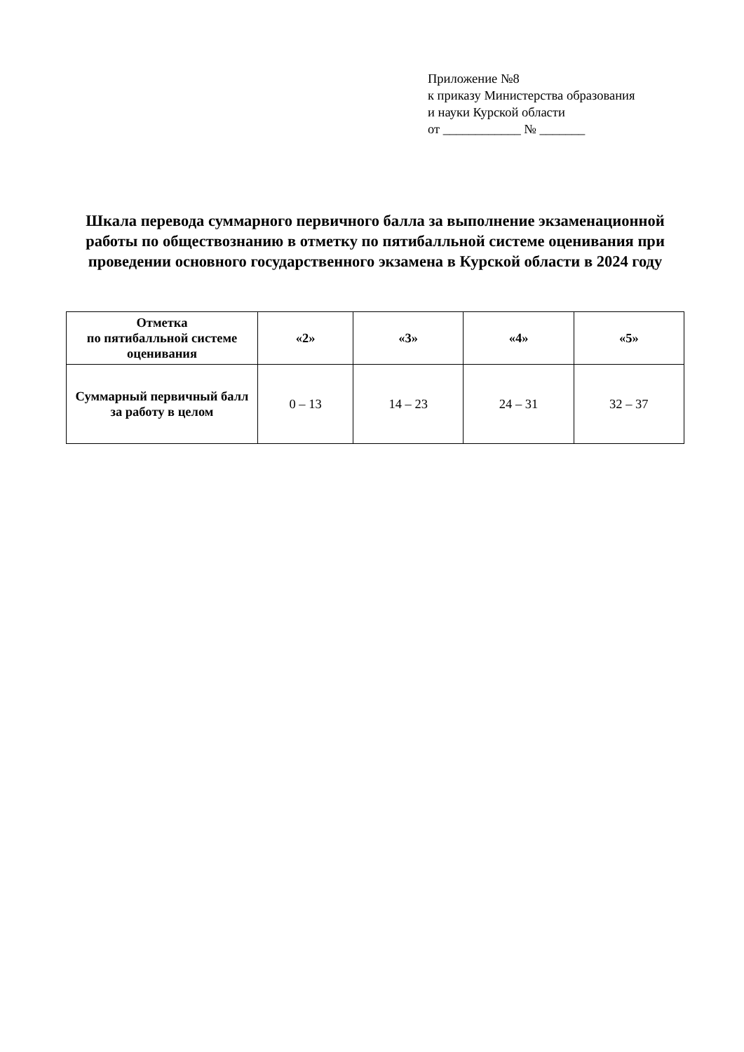Приложение №8
к приказу Министерства образования
и науки Курской области
от ____________ № _______
Шкала перевода суммарного первичного балла за выполнение экзаменационной работы по обществознанию в отметку по пятибалльной системе оценивания при проведении основного государственного экзамена в Курской области в 2024 году
| Отметка по пятибалльной системе оценивания | «2» | «3» | «4» | «5» |
| --- | --- | --- | --- | --- |
| Суммарный первичный балл за работу в целом | 0 – 13 | 14 – 23 | 24 – 31 | 32 – 37 |